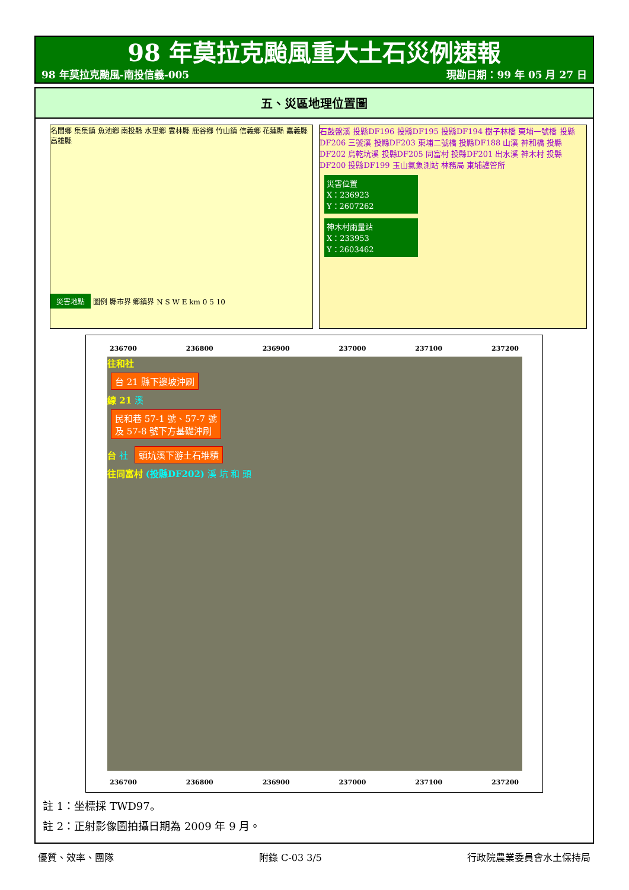98 年莫拉克颱風重大土石災例速報
98 年莫拉克颱風-南投信義-005 現勘日期：99 年 05 月 27 日
五、災區地理位置圖
名間鄉 集集鎮 魚池鄉 南投縣 水里鄉 雲林縣 鹿谷鄉 竹山鎮 信義鄉 花蓮縣 嘉義縣 高雄縣
災害地點 圖例 縣市界 鄉鎮界 N S W E km 0 5 10
石鼓盤溪 投縣DF196 投縣DF195 投縣DF194 樹子林橋 東埔一號橋 投縣DF206 三號溪 投縣DF203 東埔二號橋 投縣DF188 山溪 神和橋 投縣DF202 烏乾坑溪 投縣DF205 同富村 投縣DF201 出水溪 神木村 投縣DF200 投縣DF199 玉山氣象測站 林務局 東埔護管所
災害位置
X：236923
Y：2607262
神木村雨量站
X：233953
Y：2603462
236700 236800 236900 237000 237100 237200
往和社
台 21 縣下邊坡沖刷
線 21 溪
民和巷 57-1 號、57-7 號
及 57-8 號下方基礎沖刷
台 社 頭坑溪下游土石堆積
往同富村 (投縣DF202) 溪 坑 和 頭
236700 236800 236900 237000 237100 237200
註 1：坐標採 TWD97。
註 2：正射影像圖拍攝日期為 2009 年 9 月。
優質、效率、團隊 附錄 C-03 3/5 行政院農業委員會水土保持局